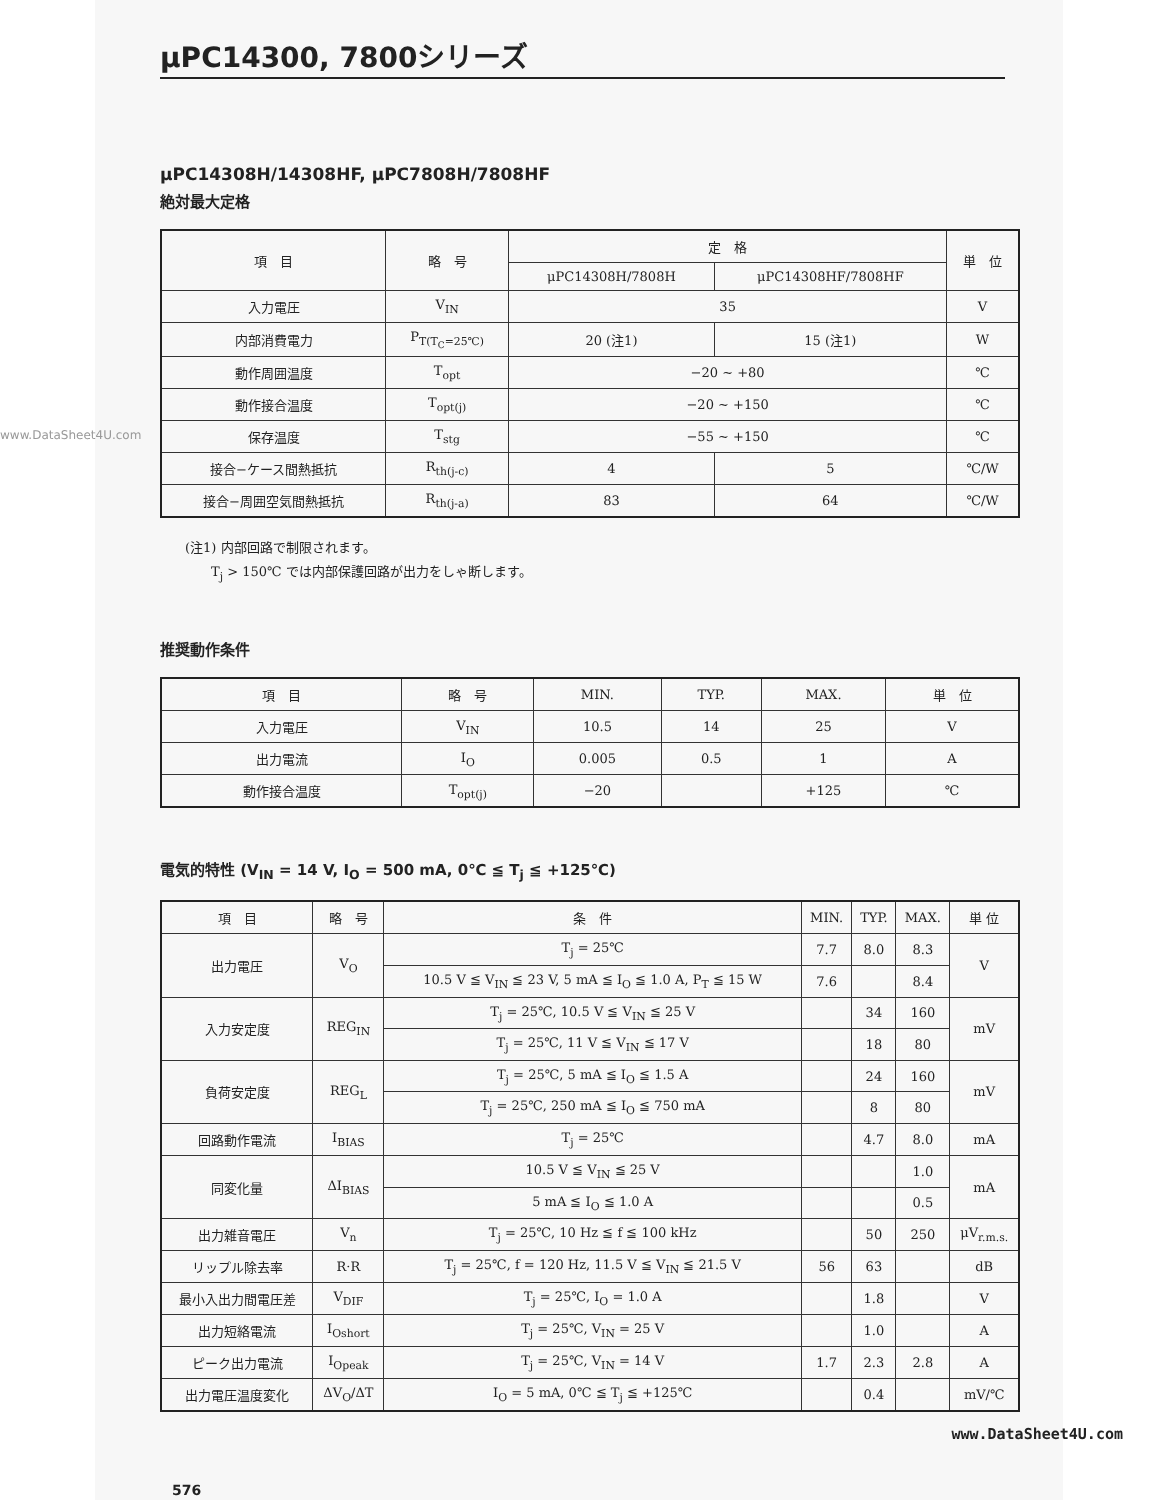μPC14300, 7800シリーズ
μPC14308H/14308HF, μPC7808H/7808HF
絶対最大定格
www.DataSheet4U.com
| 項 目 | 略 号 | 定 格 | | 単 位 |
| --- | --- | --- | --- | --- |
| | | μPC14308H/7808H | μPC14308HF/7808HF | |
| 入力電圧 | V<sub>IN</sub> | 35 | | V |
| 内部消費電力 | P<sub>T(T<sub>C</sub>=25℃)</sub> | 20 (注1) | 15 (注1) | W |
| 動作周囲温度 | T<sub>opt</sub> | −20 ~ +80 | | ℃ |
| 動作接合温度 | T<sub>opt(j)</sub> | −20 ~ +150 | | ℃ |
| 保存温度 | T<sub>stg</sub> | −55 ~ +150 | | ℃ |
| 接合−ケース間熱抵抗 | R<sub>th(j-c)</sub> | 4 | 5 | ℃/W |
| 接合−周囲空気間熱抵抗 | R<sub>th(j-a)</sub> | 83 | 64 | ℃/W |
(注1) 内部回路で制限されます。
　　T<sub>j</sub> > 150℃ では内部保護回路が出力をしゃ断します。
推奨動作条件
| 項 目 | 略 号 | MIN. | TYP. | MAX. | 単 位 |
| --- | --- | --- | --- | --- | --- |
| 入力電圧 | V<sub>IN</sub> | 10.5 | 14 | 25 | V |
| 出力電流 | I<sub>O</sub> | 0.005 | 0.5 | 1 | A |
| 動作接合温度 | T<sub>opt(j)</sub> | −20 | | +125 | ℃ |
電気的特性 (V<sub>IN</sub> = 14 V, I<sub>O</sub> = 500 mA, 0℃ ≦ T<sub>j</sub> ≦ +125℃)
| 項 目 | 略 号 | 条 件 | MIN. | TYP. | MAX. | 単 位 |
| --- | --- | --- | --- | --- | --- | --- |
| 出力電圧 | V<sub>O</sub> | T<sub>j</sub> = 25℃ | 7.7 | 8.0 | 8.3 | V |
| | | 10.5 V ≦ V<sub>IN</sub> ≦ 23 V, 5 mA ≦ I<sub>O</sub> ≦ 1.0 A, P<sub>T</sub> ≦ 15 W | 7.6 | | 8.4 | |
| 入力安定度 | REG<sub>IN</sub> | T<sub>j</sub> = 25℃, 10.5 V ≦ V<sub>IN</sub> ≦ 25 V | | 34 | 160 | mV |
| | | T<sub>j</sub> = 25℃, 11 V ≦ V<sub>IN</sub> ≦ 17 V | | 18 | 80 | |
| 負荷安定度 | REG<sub>L</sub> | T<sub>j</sub> = 25℃, 5 mA ≦ I<sub>O</sub> ≦ 1.5 A | | 24 | 160 | mV |
| | | T<sub>j</sub> = 25℃, 250 mA ≦ I<sub>O</sub> ≦ 750 mA | | 8 | 80 | |
| 回路動作電流 | I<sub>BIAS</sub> | T<sub>j</sub> = 25℃ | | 4.7 | 8.0 | mA |
| 同変化量 | ΔI<sub>BIAS</sub> | 10.5 V ≦ V<sub>IN</sub> ≦ 25 V | | | 1.0 | mA |
| | | 5 mA ≦ I<sub>O</sub> ≦ 1.0 A | | | 0.5 | |
| 出力雑音電圧 | V<sub>n</sub> | T<sub>j</sub> = 25℃, 10 Hz ≦ f ≦ 100 kHz | | 50 | 250 | μV<sub>r.m.s.</sub> |
| リップル除去率 | R·R | T<sub>j</sub> = 25℃, f = 120 Hz, 11.5 V ≦ V<sub>IN</sub> ≦ 21.5 V | 56 | 63 | | dB |
| 最小入出力間電圧差 | V<sub>DIF</sub> | T<sub>j</sub> = 25℃, I<sub>O</sub> = 1.0 A | | 1.8 | | V |
| 出力短絡電流 | I<sub>Oshort</sub> | T<sub>j</sub> = 25℃, V<sub>IN</sub> = 25 V | | 1.0 | | A |
| ピーク出力電流 | I<sub>Opeak</sub> | T<sub>j</sub> = 25℃, V<sub>IN</sub> = 14 V | 1.7 | 2.3 | 2.8 | A |
| 出力電圧温度変化 | ΔV<sub>O</sub>/ΔT | I<sub>O</sub> = 5 mA, 0℃ ≦ T<sub>j</sub> ≦ +125℃ | | 0.4 | | mV/℃ |
www.DataSheet4U.com
576